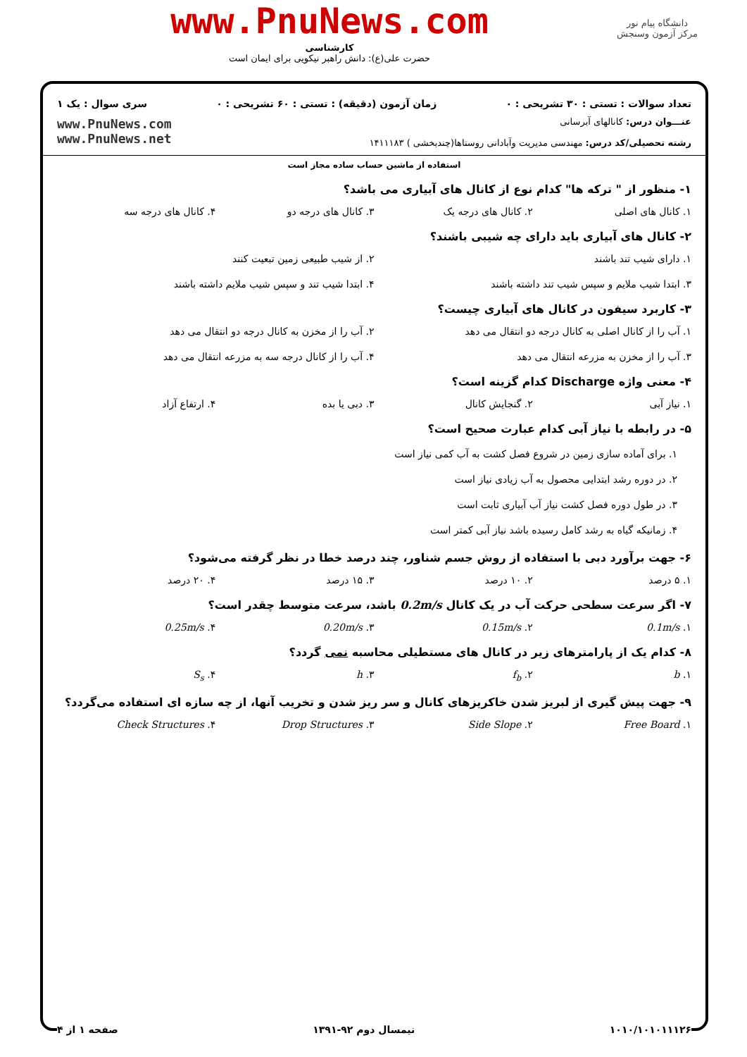دانشگاه پیام نور
مرکز آزمون وسنجش
www.PnuNews.com
کارشناسی
حضرت علی(ع): دانش راهبر نیکویی برای ایمان است
تعداد سوالات : تستی : ۳۰ تشریحی : ۰ زمان آزمون (دقیقه) : تستی : ۶۰ تشریحی : ۰ سری سوال : یک ۱
عنـــوان درس: کانالهای آبرسانی
رشته تحصیلی/کد درس: مهندسی مدیریت وآبادانی روستاها(چندبخشی ) ۱۴۱۱۱۸۳
www.PnuNews.com
www.PnuNews.net
استفاده از ماشین حساب ساده مجاز است
۱- منظور از " ترکه ها" کدام نوع از کانال های آبیاری می باشد؟
۱. کانال های اصلی ۲. کانال های درجه یک ۳. کانال های درجه دو ۴. کانال های درجه سه
۲- کانال های آبیاری باید دارای چه شیبی باشند؟
۱. دارای شیب تند باشند ۲. از شیب طبیعی زمین تبعیت کنند ۳. ابتدا شیب ملایم و سپس شیب تند داشته باشند ۴. ابتدا شیب تند و سپس شیب ملایم داشته باشند
۳- کاربرد سیفون در کانال های آبیاری چیست؟
۱. آب را از کانال اصلی به کانال درجه دو انتقال می دهد ۲. آب را از مخزن به کانال درجه دو انتقال می دهد ۳. آب را از مخزن به مزرعه انتقال می دهد ۴. آب را از کانال درجه سه به مزرعه انتقال می دهد
۴- معنی واژه Discharge کدام گزینه است؟
۱. نیاز آبی ۲. گنجایش کانال ۳. دبی یا بده ۴. ارتفاع آزاد
۵- در رابطه با نیاز آبی کدام عبارت صحیح است؟
۱. برای آماده سازی زمین در شروع فصل کشت به آب کمی نیاز است
۲. در دوره رشد ابتدایی محصول به آب زیادی نیاز است
۳. در طول دوره فصل کشت نیاز آب آبیاری ثابت است
۴. زمانیکه گیاه به رشد کامل رسیده باشد نیاز آبی کمتر است
۶- جهت برآورد دبی با استفاده از روش جسم شناور، چند درصد خطا در نظر گرفته می‌شود؟
۱. ۵ درصد ۲. ۱۰ درصد ۳. ۱۵ درصد ۴. ۲۰ درصد
۷- اگر سرعت سطحی حرکت آب در یک کانال 0.2m/s باشد، سرعت متوسط چقدر است؟
۱. 0.1m/s ۲. 0.15m/s ۳. 0.20m/s ۴. 0.25m/s
۸- کدام یک از پارامترهای زیر در کانال های مستطیلی محاسبه نمی گردد؟
۱. b ۲. f<sub>b</sub> ۳. h ۴. S<sub>s</sub>
۹- جهت پیش گیری از لبریز شدن خاکریزهای کانال و سر ریز شدن و تخریب آنها، از چه سازه ای استفاده می‌گردد؟
۱. Free Board ۲. Side Slope ۳. Drop Structures ۴. Check Structures
۱۰۱۰/۱۰۱۰۱۱۱۲۶ نیمسال دوم ۹۲-۱۳۹۱ صفحه ۱ از ۴